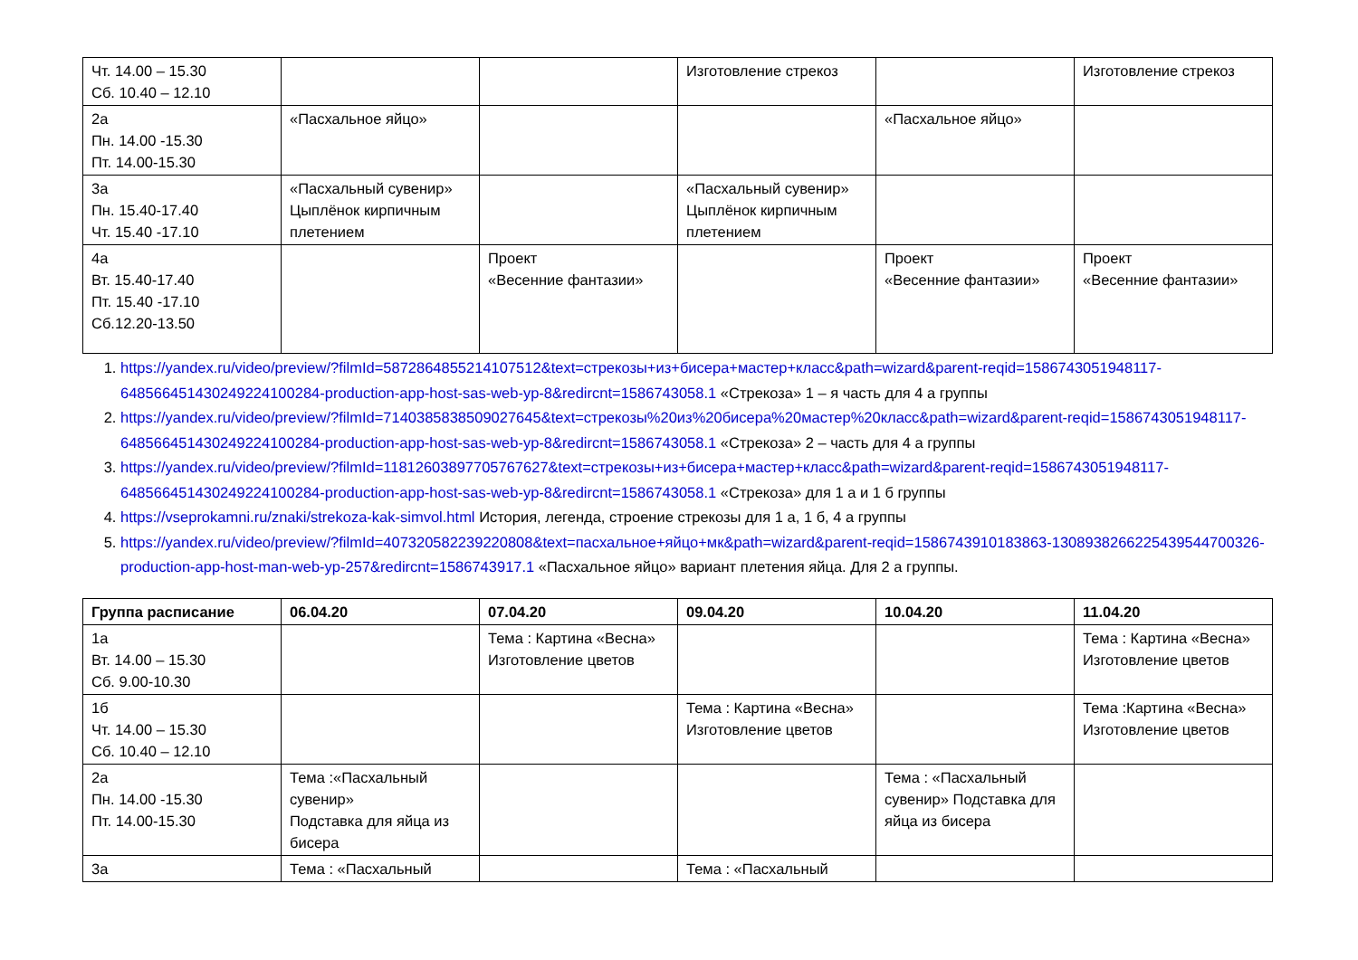| Чт. 14.00 – 15.30 Сб. 10.40 – 12.10 | | | Изготовление стрекоз | | Изготовление стрекоз |
| 2а Пн. 14.00 -15.30 Пт. 14.00-15.30 | «Пасхальное яйцо» | | | «Пасхальное яйцо» | |
| 3а Пн. 15.40-17.40 Чт. 15.40 -17.10 | «Пасхальный сувенир» Цыплёнок кирпичным плетением | | «Пасхальный сувенир» Цыплёнок кирпичным плетением | | |
| 4а Вт. 15.40-17.40 Пт. 15.40 -17.10 Сб.12.20-13.50 | | Проект «Весенние фантазии» | | Проект «Весенние фантазии» | Проект «Весенние фантазии» |
1. https://yandex.ru/video/preview/?filmId=5872864855214107512&text=стрекозы+из+бисера+мастер+класс&path=wizard&parent-reqid=1586743051948117-648566451430249224100284-production-app-host-sas-web-yp-8&redircnt=1586743058.1 «Стрекоза» 1 – я часть для 4 а группы
2. https://yandex.ru/video/preview/?filmId=7140385838509027645&text=стрекозы%20из%20бисера%20мастер%20класс&path=wizard&parent-reqid=1586743051948117-648566451430249224100284-production-app-host-sas-web-yp-8&redircnt=1586743058.1 «Стрекоза» 2 – часть для 4 а группы
3. https://yandex.ru/video/preview/?filmId=11812603897705767627&text=стрекозы+из+бисера+мастер+класс&path=wizard&parent-reqid=1586743051948117-648566451430249224100284-production-app-host-sas-web-yp-8&redircnt=1586743058.1 «Стрекоза» для 1 а и 1 б группы
4. https://vseprokamni.ru/znaki/strekoza-kak-simvol.html История, легенда, строение стрекозы для 1 а, 1 б, 4 а группы
5. https://yandex.ru/video/preview/?filmId=407320582239220808&text=пасхальное+яйцо+мк&path=wizard&parent-reqid=1586743910183863-1308938266225439544700326-production-app-host-man-web-yp-257&redircnt=1586743917.1 «Пасхальное яйцо» вариант плетения яйца. Для 2 а группы.
| Группа расписание | 06.04.20 | 07.04.20 | 09.04.20 | 10.04.20 | 11.04.20 |
| --- | --- | --- | --- | --- | --- |
| 1а Вт. 14.00 – 15.30 Сб. 9.00-10.30 | | Тема : Картина «Весна» Изготовление цветов | | | Тема : Картина «Весна» Изготовление цветов |
| 1б Чт. 14.00 – 15.30 Сб. 10.40 – 12.10 | | | Тема : Картина «Весна» Изготовление цветов | | Тема :Картина «Весна» Изготовление цветов |
| 2а Пн. 14.00 -15.30 Пт. 14.00-15.30 | Тема :«Пасхальный сувенир» Подставка для яйца из бисера | | | Тема : «Пасхальный сувенир» Подставка для яйца из бисера | |
| 3а | Тема : «Пасхальный | | Тема : «Пасхальный | | |